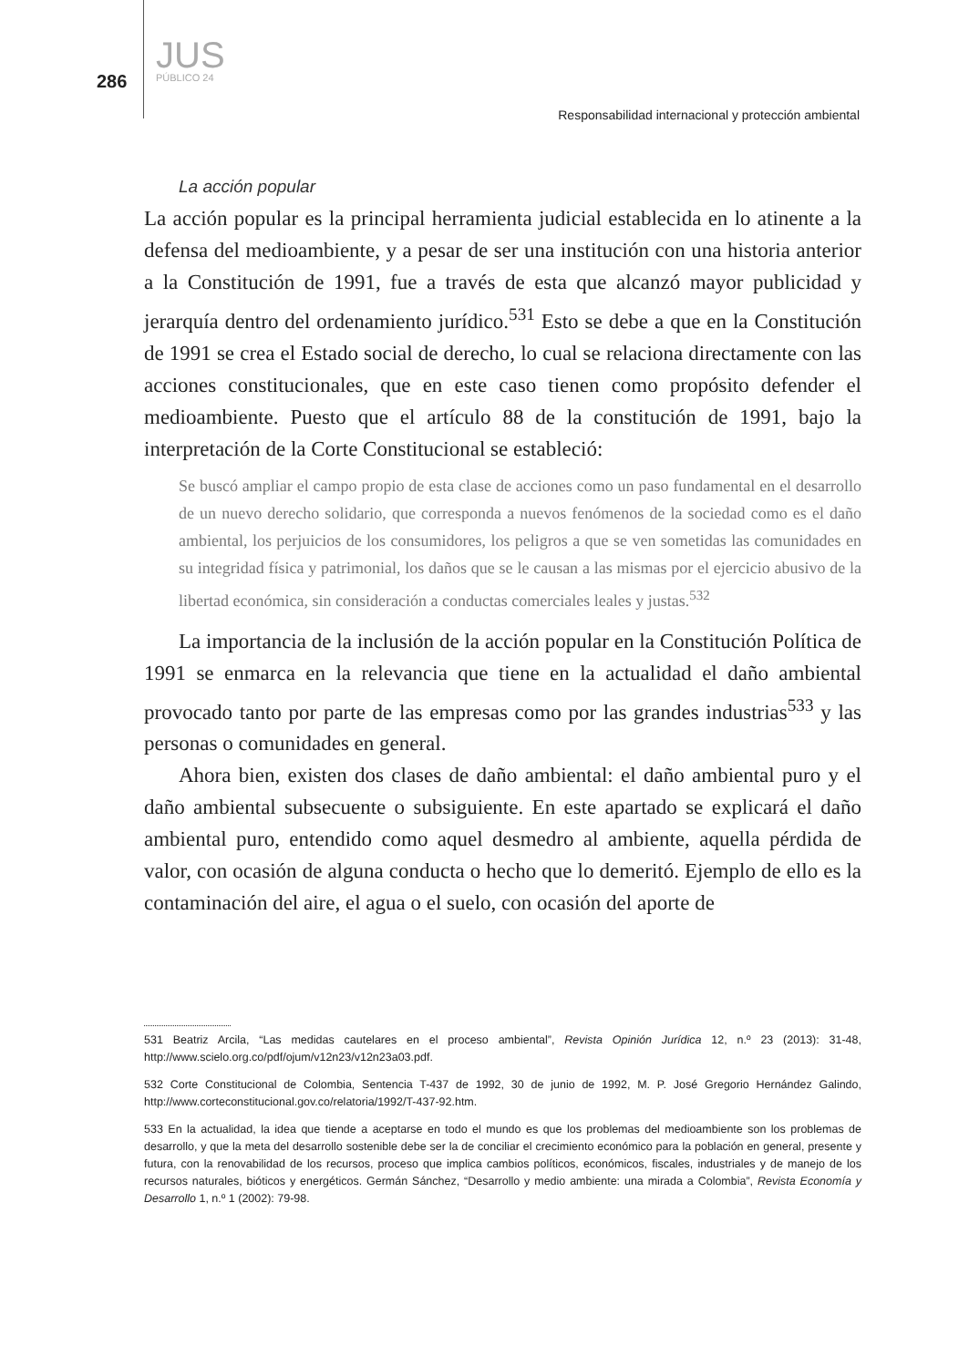286
JUS
PÚBLICO 24
Responsabilidad internacional y protección ambiental
La acción popular
La acción popular es la principal herramienta judicial establecida en lo atinente a la defensa del medioambiente, y a pesar de ser una institución con una historia anterior a la Constitución de 1991, fue a través de esta que alcanzó mayor publicidad y jerarquía dentro del ordenamiento jurídico.<sup>531</sup> Esto se debe a que en la Constitución de 1991 se crea el Estado social de derecho, lo cual se relaciona directamente con las acciones constitucionales, que en este caso tienen como propósito defender el medioambiente. Puesto que el artículo 88 de la constitución de 1991, bajo la interpretación de la Corte Constitucional se estableció:
Se buscó ampliar el campo propio de esta clase de acciones como un paso fundamental en el desarrollo de un nuevo derecho solidario, que corresponda a nuevos fenómenos de la sociedad como es el daño ambiental, los perjuicios de los consumidores, los peligros a que se ven sometidas las comunidades en su integridad física y patrimonial, los daños que se le causan a las mismas por el ejercicio abusivo de la libertad económica, sin consideración a conductas comerciales leales y justas.<sup>532</sup>
La importancia de la inclusión de la acción popular en la Constitución Política de 1991 se enmarca en la relevancia que tiene en la actualidad el daño ambiental provocado tanto por parte de las empresas como por las grandes industrias<sup>533</sup> y las personas o comunidades en general.
Ahora bien, existen dos clases de daño ambiental: el daño ambiental puro y el daño ambiental subsecuente o subsiguiente. En este apartado se explicará el daño ambiental puro, entendido como aquel desmedro al ambiente, aquella pérdida de valor, con ocasión de alguna conducta o hecho que lo demeritó. Ejemplo de ello es la contaminación del aire, el agua o el suelo, con ocasión del aporte de
531 Beatriz Arcila, “Las medidas cautelares en el proceso ambiental”, Revista Opinión Jurídica 12, n.º 23 (2013): 31-48, http://www.scielo.org.co/pdf/ojum/v12n23/v12n23a03.pdf.
532 Corte Constitucional de Colombia, Sentencia T-437 de 1992, 30 de junio de 1992, M. P. José Gregorio Hernández Galindo, http://www.corteconstitucional.gov.co/relatoria/1992/T-437-92.htm.
533 En la actualidad, la idea que tiende a aceptarse en todo el mundo es que los problemas del medioambiente son los problemas de desarrollo, y que la meta del desarrollo sostenible debe ser la de conciliar el crecimiento económico para la población en general, presente y futura, con la renovabilidad de los recursos, proceso que implica cambios políticos, económicos, fiscales, industriales y de manejo de los recursos naturales, bióticos y energéticos. Germán Sánchez, “Desarrollo y medio ambiente: una mirada a Colombia”, Revista Economía y Desarrollo 1, n.º 1 (2002): 79-98.